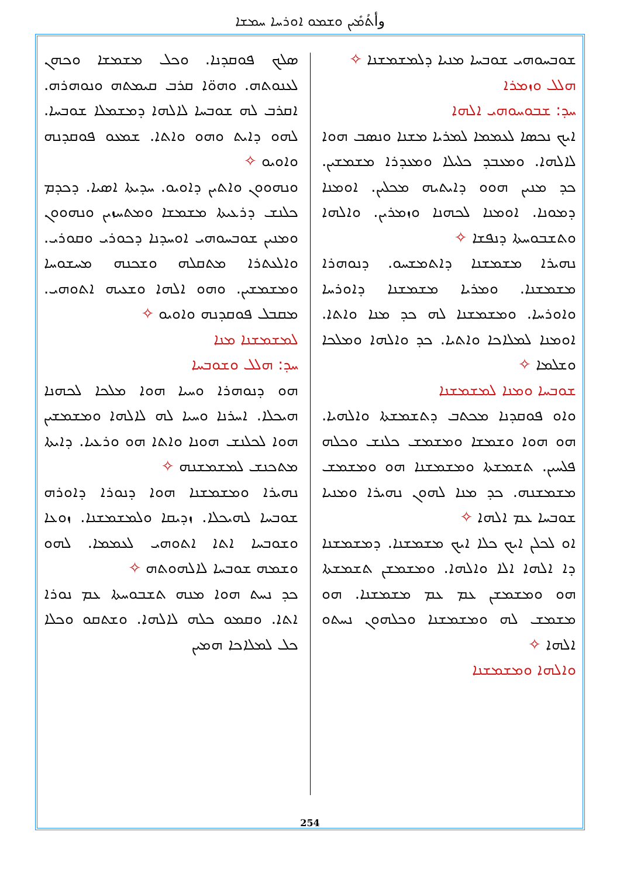وأܬܳܡܺܝܢ ܘܫܡܘ ܐܘܪܚܐ ܚܡܫܐ
ܣܠܟ ܦܘܩܕܢܐ. ܘܟܠ ܡܫܡܫܐ ܘܟܗܢ ܠܥܢܘܬܗ. ܘܗܘ̈ܐ ܩܪܒ ܩܝܡܬܗ ܘܢܘܗܪܗ. ܐܩܪܒ ܠܗ ܫܘܒܚܐ ܠܐܠܗܐ ܕܡܫܡܠܐ ܫܘܒܚܐ. ܠܗܘ ܕܐܝܬ ܘܗܘ ܘܐܬܐ. ܫܡܥܘ ܦܘܩܕܢܗ ܘܐܘܝܘ ✧
ܘܢܗܘܘܢ ܘܐܬܝܢ ܕܐܘܝܘ. ܚܕܝܬܐ ܐܣܝܐ. ܕܟܕܡ ܟܠܢܫ ܕܪܥܝܬܐ ܡܫܡܫܐ ܘܡܬܚܙܝܢ ܘܢܗܘܘܢ ܘܡܢܝܢ ܫܘܒܚܘܗܝ ܐܘܚܕܢܐ ܕܟܘܪܝ ܘܩܘܪܝ. ܘܐܠܥܬܪܐ ܡܬܩܠܗ ܘܫܟܢܗ ܡܚܫܘܚܐ ܘܡܫܡܫܝܢ. ܘܗܘ ܐܠܗܐ ܘܫܥܝܗ ܐܬܘܗܝ. ܡܩܒܠ ܦܘܩܕܢܗ ܘܐܘܝܘ ✧
ܠܡܫܡܫܢܐ ܡܢܐ
ܚܕ: ܗܠܠ ܘܫܘܒܚܐ
ܗܘ ܕܢܘܗܪܐ ܘܚܝܐ ܗܘܐ ܡܠܟܐ ܠܟܗܢܐ ܗܝܟܠܐ. ܐܚܪܢܐ ܘܚܝܐ ܠܗ ܠܐܠܗܐ ܘܡܫܡܫܝܢ ܗܘܐ ܠܟܠܢܫ ܗܘܢܐ ܘܐܬܐ ܗܘ ܘܪܥܝܐ. ܕܐܝܬܐ ܡܬܟܢܫ ܠܡܫܡܫܢܗ ✧
ܢܗܝܪܐ ܘܡܫܡܫܢܐ ܗܘܐ ܕܢܘܪܐ ܕܐܘܪܗ ܫܘܒܚܐ ܠܗܝܟܠܐ. ܙܕܝܩܐ ܘܠܡܫܡܫܢܐ. ܙܘܥܐ ܘܫܘܒܚܐ ܐܬܐ ܐܬܘܗܝ ܠܥܡܡܐ. ܠܗܘ ܘܫܡܗ ܫܘܒܚܐ ܠܐܠܗܘܬܗ ✧
ܟܕ ܢܚܬ ܗܘܐ ܡܢܗ ܬܫܒܘܚܬܐ ܥܡ ܢܘܪܐ ܐܬܐ. ܘܩܡܘ ܟܠܗ ܠܐܠܗܐ. ܘܫܬܩܘ ܘܟܠܐ ܟܠ ܠܡܠܐܟܐ ܗܡܝܢ
ܫܘܒܚܘܗܝ ܫܘܒܚܐ ܡܢܝܐ ܕܠܡܫܡܫܢܐ ✧
ܗܠܠ ܘܙܡܪܐ
ܚܕ: ܫܒܘܚܘܗܝ ܐܠܗܐ
ܐܝܟ ܢܟܣܐ ܠܥܡܡܐ ܠܡܪܝܐ ܡܫܢܐ ܘܢܣܒ ܗܘܐ ܠܐܠܗܐ. ܘܡܥܒܕ ܟܠܝܠܐ ܘܡܥܕܪܐ ܡܫܡܫܝܢ. ܟܕ ܡܢܝܢ ܗܘܘ ܕܐܝܬܝܗ ܡܟܠܝܢ. ܐܘܡܢܐ ܕܡܘܢܐ. ܐܘܡܢܐ ܠܟܗܢܐ ܘܙܡܪܝܢ. ܘܐܠܗܐ ܘܬܫܒܘܚܬܐ ܕܢܦܫܐ ✧
ܢܗܝܪܐ ܡܫܡܫܢܐ ܕܐܬܡܫܚܘ. ܕܢܘܗܪܐ ܡܫܡܫܢܐ. ܘܡܪܝܐ ܡܫܡܫܢܐ ܕܐܘܪܚܐ ܘܐܘܪܚܐ. ܘܡܫܡܫܢܐ ܠܗ ܟܕ ܡܢܐ ܘܐܬܐ. ܐܘܡܢܐ ܠܡܠܐܟܐ ܘܐܬܝܐ. ܟܕ ܘܐܠܗܐ ܘܡܠܟܐ ܘܫܠܡܐ ✧
ܫܘܒܚܐ ܘܡܢܐ ܠܡܫܡܫܢܐ
ܘܐܘ ܦܘܩܕܢܐ ܡܟܬܒ ܕܬܫܡܫܬܐ ܘܐܠܗܝܐ. ܗܘ ܗܘܐ ܘܫܡܫܐ ܘܡܫܡܫ ܟܠܢܫ ܘܟܠܗ ܦܠܚܝܢ. ܬܫܡܫܬܐ ܘܡܫܡܫܢܐ ܗܘ ܘܡܫܡܫ ܡܫܡܫܢܗ. ܟܕ ܡܢܐ ܠܗܘܢ ܢܗܝܪܐ ܘܡܢܝܐ ܫܘܒܚܐ ܥܡ ܐܠܗܐ ✧
ܐܘ ܠܟܠܢ ܐܝܟ ܟܠܐ ܐܝܟ ܡܫܡܫܢܐ. ܕܡܫܡܫܢܐ ܕܐ ܐܠܗܐ ܐܠܐ ܘܐܠܗܐ. ܘܡܫܡܫܢ ܬܫܡܫܬܐ ܗܘ ܘܡܫܡܫܢ ܥܡ ܥܡ ܡܫܡܫܢܐ. ܗܘ ܡܫܡܫ ܠܗ ܘܡܫܡܫܢܐ ܘܟܠܗܘܢ ܢܚܬܘ ܐܠܗܐ ✧
ܘܐܠܗܐ ܘܡܫܡܫܢܐ
254